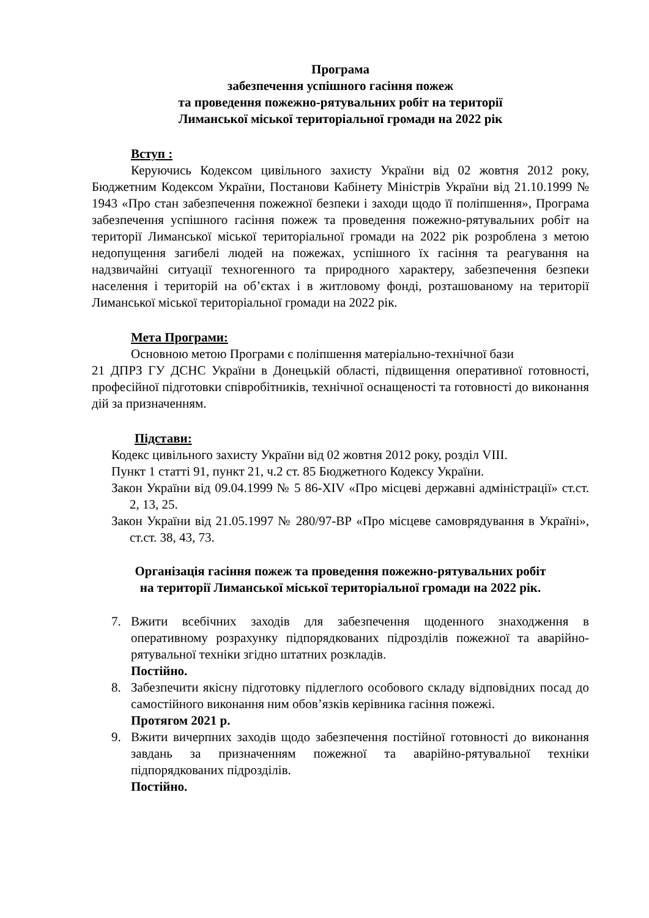Програма
забезпечення успішного гасіння пожеж
та проведення пожежно-рятувальних робіт на території
Лиманської міської територіальної громади на 2022 рік
Вступ :
Керуючись Кодексом цивільного захисту України від 02 жовтня 2012 року, Бюджетним Кодексом України, Постанови Кабінету Міністрів України від 21.10.1999 № 1943 «Про стан забезпечення пожежної безпеки і заходи щодо її поліпшення», Програма забезпечення успішного гасіння пожеж та проведення пожежно-рятувальних робіт на території Лиманської міської територіальної громади на 2022 рік розроблена з метою недопущення загибелі людей на пожежах, успішного їх гасіння та реагування на надзвичайні ситуації техногенного та природного характеру, забезпечення безпеки населення і територій на об’єктах і в житловому фонді, розташованому на території Лиманської міської територіальної громади на 2022 рік.
Мета Програми:
Основною метою Програми є поліпшення матеріально-технічної бази
21 ДПРЗ ГУ ДСНС України в Донецькій області, підвищення оперативної готовності, професійної підготовки співробітників, технічної оснащеності та готовності до виконання дій за призначенням.
Підстави:
Кодекс цивільного захисту України від 02 жовтня 2012 року, розділ VIII.
Пункт 1 статті 91, пункт 21, ч.2 ст. 85 Бюджетного Кодексу України.
Закон України від 09.04.1999 № 5 86-XIV «Про місцеві державні адміністрації» ст.ст. 2, 13, 25.
Закон України від 21.05.1997 № 280/97-ВР «Про місцеве самоврядування в Україні», ст.ст. 38, 43, 73.
Організація гасіння пожеж та проведення пожежно-рятувальних робіт
на території Лиманської міської територіальної громади на 2022 рік.
7. Вжити всебічних заходів для забезпечення щоденного знаходження в оперативному розрахунку підпорядкованих підрозділів пожежної та аварійно-рятувальної техніки згідно штатних розкладів.
Постійно.
8. Забезпечити якісну підготовку підлеглого особового складу відповідних посад до самостійного виконання ним обов’язків керівника гасіння пожежі.
Протягом 2021 р.
9. Вжити вичерпних заходів щодо забезпечення постійної готовності до виконання завдань за призначенням пожежної та аварійно-рятувальної техніки підпорядкованих підрозділів.
Постійно.